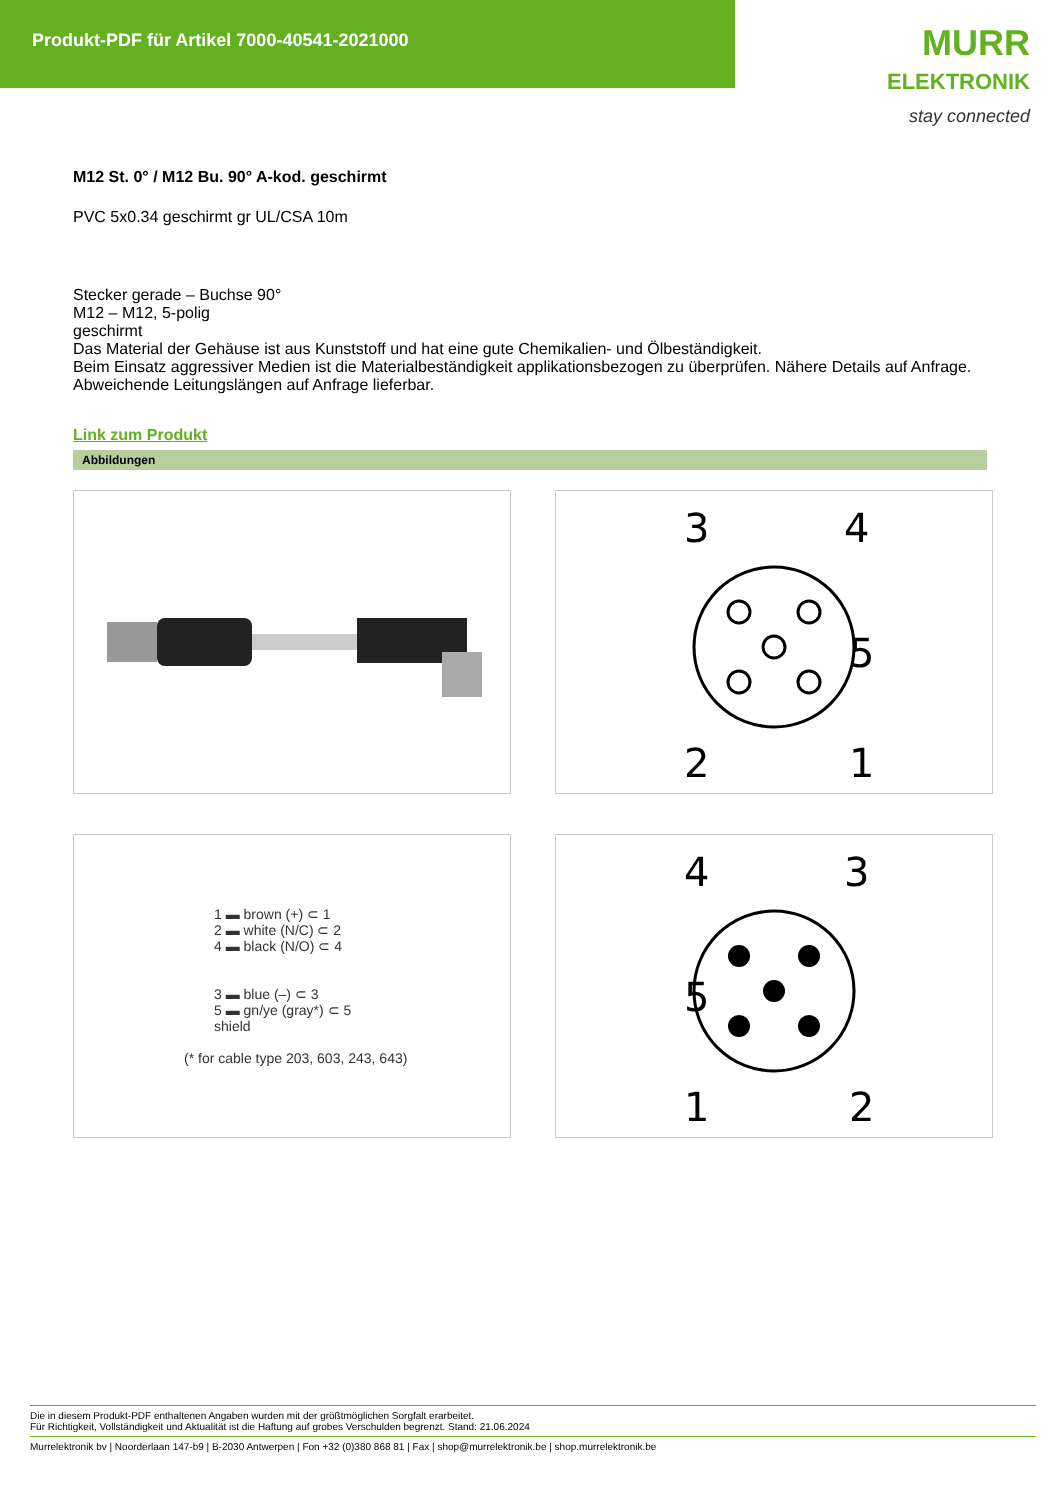Produkt-PDF für Artikel 7000-40541-2021000
MURR
ELEKTRONIK
stay connected
M12 St. 0° / M12 Bu. 90° A-kod. geschirmt
PVC 5x0.34 geschirmt gr UL/CSA 10m
Stecker gerade – Buchse 90°
M12 – M12, 5-polig
geschirmt
Das Material der Gehäuse ist aus Kunststoff und hat eine gute Chemikalien- und Ölbeständigkeit.
Beim Einsatz aggressiver Medien ist die Materialbeständigkeit applikationsbezogen zu überprüfen. Nähere Details auf Anfrage.
Abweichende Leitungslängen auf Anfrage lieferbar.
Link zum Produkt
Abbildungen
3
4
5
2
1
1 ▬ brown (+) ⊂ 1
2 ▬ white (N/C) ⊂ 2
4 ▬ black (N/O) ⊂ 4
3 ▬ blue (–) ⊂ 3
5 ▬ gn/ye (gray*) ⊂ 5
shield
(* for cable type 203, 603, 243, 643)
4
3
5
1
2
Die in diesem Produkt-PDF enthaltenen Angaben wurden mit der größtmöglichen Sorgfalt erarbeitet.
Für Richtigkeit, Vollständigkeit und Aktualität ist die Haftung auf grobes Verschulden begrenzt. Stand: 21.06.2024
Murrelektronik bv | Noorderlaan 147-b9 | B-2030 Antwerpen | Fon +32 (0)380 868 81 | Fax | shop@murrelektronik.be | shop.murrelektronik.be